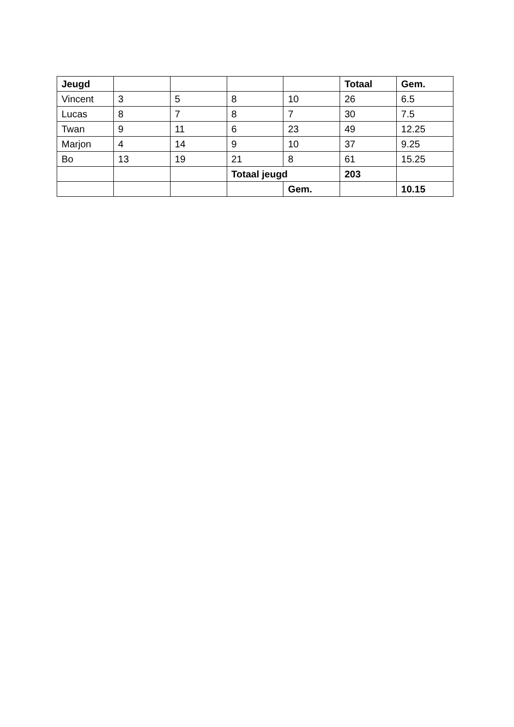| Jeugd | | | | | Totaal | Gem. |
| Vincent | 3 | 5 | 8 | 10 | 26 | 6.5 |
| Lucas | 8 | 7 | 8 | 7 | 30 | 7.5 |
| Twan | 9 | 11 | 6 | 23 | 49 | 12.25 |
| Marjon | 4 | 14 | 9 | 10 | 37 | 9.25 |
| Bo | 13 | 19 | 21 | 8 | 61 | 15.25 |
| | | | Totaal jeugd | | 203 | |
| | | | | Gem. | | 10.15 |